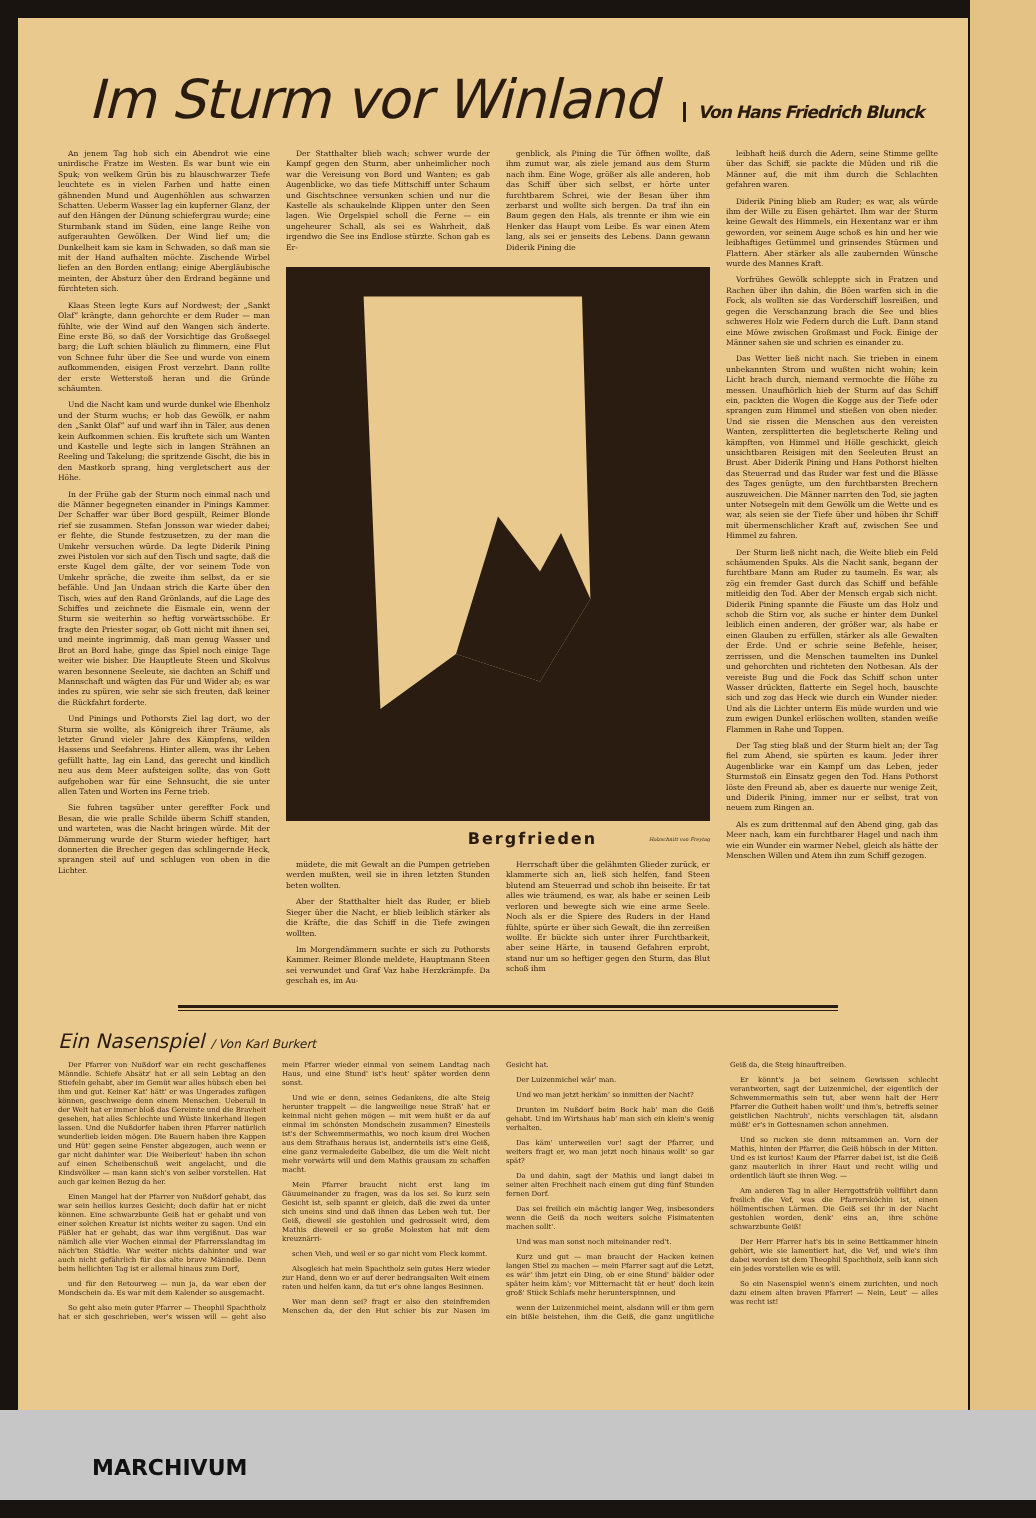Im Sturm vor Winland Von Hans Friedrich Blunck
An jenem Tag hob sich ein Abendrot wie eine unirdische Fratze im Westen. Es war bunt wie ein Spuk; von welkem Grün bis zu blauschwarzer Tiefe leuchtete es in vielen Farben und hatte einen gähnenden Mund und Augenhöhlen aus schwarzen Schatten. Ueberm Wasser lag ein kupferner Glanz, der auf den Hängen der Dünung schiefergrau wurde; eine Sturmbank stand im Süden, eine lange Reihe von aufgerauhten Gewölken. Der Wind lief um; die Dunkelheit kam sie kam in Schwaden, so daß man sie mit der Hand aufhalten möchte. Zischende Wirbel liefen an den Borden entlang; einige Abergläubische meinten, der Absturz über den Erdrand begänne und fürchteten sich.
Klaas Steen legte Kurs auf Nordwest; der „Sankt Olaf“ krängte, dann gehorchte er dem Ruder — man fühlte, wie der Wind auf den Wangen sich änderte. Eine erste Bö, so daß der Vorsichtige das Großsegel barg; die Luft schien bläulich zu flimmern, eine Flut von Schnee fuhr über die See und wurde von einem aufkommenden, eisigen Frost verzehrt. Dann rollte der erste Wetterstoß heran und die Gründe schäumten.
Und die Nacht kam und wurde dunkel wie Ebenholz und der Sturm wuchs; er hob das Gewölk, er nahm den „Sankt Olaf“ auf und warf ihn in Täler, aus denen kein Aufkommen schien. Eis kruftete sich um Wanten und Kastelle und legte sich in langen Strähnen an Reeling und Takelung; die spritzende Gischt, die bis in den Mastkorb sprang, hing vergletschert aus der Höhe.
In der Frühe gab der Sturm noch einmal nach und die Männer begegneten einander in Pinings Kammer. Der Schaffer war über Bord gespült, Reimer Blonde rief sie zusammen. Stefan Jonsson war wieder dabei; er flehte, die Stunde festzusetzen, zu der man die Umkehr versuchen würde. Da legte Diderik Pining zwei Pistolen vor sich auf den Tisch und sagte, daß die erste Kugel dem gälte, der vor seinem Tode von Umkehr spräche, die zweite ihm selbst, da er sie befähle. Und Jan Undaan strich die Karte über den Tisch, wies auf den Rand Grönlands, auf die Lage des Schiffes und zeichnete die Eismale ein, wenn der Sturm sie weiterhin so heftig vorwärtsschöbe. Er fragte den Priester sogar, ob Gott nicht mit ihnen sei, und meinte ingrimmig, daß man genug Wasser und Brot an Bord habe, ginge das Spiel noch einige Tage weiter wie bisher. Die Hauptleute Steen und Skolvus waren besonnene Seeleute, sie dachten an Schiff und Mannschaft und wägten das Für und Wider ab; es war indes zu spüren, wie sehr sie sich freuten, daß keiner die Rückfahrt forderte.
Und Pinings und Pothorsts Ziel lag dort, wo der Sturm sie wollte, als Königreich ihrer Träume, als letzter Grund vieler Jahre des Kämpfens, wilden Hassens und Seefahrens. Hinter allem, was ihr Leben gefüllt hatte, lag ein Land, das gerecht und kindlich neu aus dem Meer aufsteigen sollte, das von Gott aufgehoben war für eine Sehnsucht, die sie unter allen Taten und Worten ins Ferne trieb.
Sie fuhren tagsüber unter gereffter Fock und Besan, die wie pralle Schilde überm Schiff standen, und warteten, was die Nacht bringen würde. Mit der Dämmerung wurde der Sturm wieder heftiger, hart donnerten die Brecher gegen das schlingernde Heck, sprangen steil auf und schlugen von oben in die Lichter.
Der Statthalter blieb wach; schwer wurde der Kampf gegen den Sturm, aber unheimlicher noch war die Vereisung von Bord und Wanten; es gab Augenblicke, wo das tiefe Mittschiff unter Schaum und Gischtschnee versunken schien und nur die Kastelle als schaukelnde Klippen unter den Seen lagen. Wie Orgelspiel scholl die Ferne — ein ungeheurer Schall, als sei es Wahrheit, daß irgendwo die See ins Endlose stürzte. Schon gab es Er-
genblick, als Pining die Tür öffnen wollte, daß ihm zumut war, als ziele jemand aus dem Sturm nach ihm. Eine Woge, größer als alle anderen, hob das Schiff über sich selbst, er hörte unter furchtbarem Schrei, wie der Besan über ihm zerbarst und wollte sich bergen. Da traf ihn ein Baum gegen den Hals, als trennte er ihm wie ein Henker das Haupt vom Leibe. Es war einen Atem lang, als sei er jenseits des Lebens. Dann gewann Diderik Pining die
Bergfrieden Holzschnitt von Freytag
müdete, die mit Gewalt an die Pumpen getrieben werden mußten, weil sie in ihren letzten Stunden beten wollten.
Aber der Statthalter hielt das Ruder, er blieb Sieger über die Nacht, er blieb leiblich stärker als die Kräfte, die das Schiff in die Tiefe zwingen wollten.
Im Morgendämmern suchte er sich zu Pothorsts Kammer. Reimer Blonde meldete, Hauptmann Steen sei verwundet und Graf Vaz habe Herzkrämpfe. Da geschah es, im Au-
Herrschaft über die gelähmten Glieder zurück, er klammerte sich an, ließ sich helfen, fand Steen blutend am Steuerrad und schob ihn beiseite. Er tat alles wie träumend, es war, als habe er seinen Leib verloren und bewegte sich wie eine arme Seele. Noch als er die Spiere des Ruders in der Hand fühlte, spürte er über sich Gewalt, die ihn zerreißen wollte. Er bückte sich unter ihrer Furchtbarkeit, aber seine Härte, in tausend Gefahren erprobt, stand nur um so heftiger gegen den Sturm, das Blut schoß ihm
leibhaft heiß durch die Adern, seine Stimme gellte über das Schiff, sie packte die Müden und riß die Männer auf, die mit ihm durch die Schlachten gefahren waren.
Diderik Pining blieb am Ruder; es war, als würde ihm der Wille zu Eisen gehärtet. Ihm war der Sturm keine Gewalt des Himmels, ein Hexentanz war er ihm geworden, vor seinem Auge schoß es hin und her wie leibhaftiges Getümmel und grinsendes Stürmen und Flattern. Aber stärker als alle zaubernden Wünsche wurde des Mannes Kraft.
Vorfrühes Gewölk schleppte sich in Fratzen und Rachen über ihn dahin, die Böen warfen sich in die Fock, als wollten sie das Vorderschiff losreißen, und gegen die Verschanzung brach die See und blies schweres Holz wie Federn durch die Luft. Dann stand eine Möwe zwischen Großmast und Fock. Einige der Männer sahen sie und schrien es einander zu.
Das Wetter ließ nicht nach. Sie trieben in einem unbekannten Strom und wußten nicht wohin; kein Licht brach durch, niemand vermochte die Höhe zu messen. Unaufhörlich hieb der Sturm auf das Schiff ein, packten die Wogen die Kogge aus der Tiefe oder sprangen zum Himmel und stießen von oben nieder. Und sie rissen die Menschen aus den vereisten Wanten, zersplitterten die begletscherte Reling und kämpften, von Himmel und Hölle geschickt, gleich unsichtbaren Reisigen mit den Seeleuten Brust an Brust. Aber Diderik Pining und Hans Pothorst hielten das Steuerrad und das Ruder war fest und die Blässe des Tages genügte, um den furchtbarsten Brechern auszuweichen. Die Männer narrten den Tod, sie jagten unter Notsegeln mit dem Gewölk um die Wette und es war, als seien sie der Tiefe über und höben ihr Schiff mit übermenschlicher Kraft auf, zwischen See und Himmel zu fahren.
Der Sturm ließ nicht nach, die Weite blieb ein Feld schäumenden Spuks. Als die Nacht sank, begann der furchtbare Mann am Ruder zu taumeln. Es war, als zög ein fremder Gast durch das Schiff und befähle mitleidig den Tod. Aber der Mensch ergab sich nicht. Diderik Pining spannte die Fäuste um das Holz und schob die Stirn vor, als suche er hinter dem Dunkel leiblich einen anderen, der größer war, als habe er einen Glauben zu erfüllen, stärker als alle Gewalten der Erde. Und er schrie seine Befehle, heiser, zerrissen, und die Menschen taumelten ins Dunkel und gehorchten und richteten den Notbesan. Als der vereiste Bug und die Fock das Schiff schon unter Wasser drückten, flatterte ein Segel hoch, bauschte sich und zog das Heck wie durch ein Wunder nieder. Und als die Lichter unterm Eis müde wurden und wie zum ewigen Dunkel erlöschen wollten, standen weiße Flammen in Rahe und Toppen.
Der Tag stieg blaß und der Sturm hielt an; der Tag fiel zum Abend, sie spürten es kaum. Jeder ihrer Augenblicke war ein Kampf um das Leben, jeder Sturmstoß ein Einsatz gegen den Tod. Hans Pothorst löste den Freund ab, aber es dauerte nur wenige Zeit, und Diderik Pining, immer nur er selbst, trat von neuem zum Ringen an.
Als es zum drittenmal auf den Abend ging, gab das Meer nach, kam ein furchtbarer Hagel und nach ihm wie ein Wunder ein warmer Nebel, gleich als hätte der Menschen Willen und Atem ihn zum Schiff gezogen.
Ein Nasenspiel / Von Karl Burkert
Der Pfarrer von Nußdorf war ein recht geschaffenes Männdle. Schiefe Absätz' hat er all sein Lebtag an den Stiefeln gehabt, aber im Gemüt war alles hübsch eben bei ihm und gut. Keiner Kat' hätt' er was Ungerades zufügen können, geschweige denn einem Menschen. Ueberall in der Welt hat er immer bloß das Gereimte und die Bravheit gesehen, hat alles Schlechte und Wüste linkerhand liegen lassen. Und die Nußdorfer haben ihren Pfarrer natürlich wunderlieb leiden mögen. Die Bauern haben ihre Kappen und Hüt' gegen seine Fenster abgezogen, auch wenn er gar nicht dahinter war. Die Weiberleut' haben ihn schon auf einen Scheibenschuß weit angelacht, und die Kindsvölker — man kann sich's von selber vorstellen. Hat auch gar keinen Bezug da her.
Einen Mangel hat der Pfarrer von Nußdorf gehabt, das war sein heillos kurzes Gesicht; doch dafür hat er nicht können. Eine schwarzbunte Geiß hat er gehabt und von einer solchen Kreatur ist nichts weiter zu sagen. Und ein Päßler hat er gehabt, das war ihm vergißnut. Das war nämlich alle vier Wochen einmal der Pfarrersslandtag im näch'ten Städtle. War weiter nichts dahinter und war auch nicht gefährlich für das alte brave Männdle. Denn beim hellichten Tag ist er allemal hinaus zum Dorf,
und für den Retourweg — nun ja, da war eben der Mondschein da. Es war mit dem Kalender so ausgemacht.
So geht also mein guter Pfarrer — Theophil Spachtholz hat er sich geschrieben, wer's wissen will — geht also mein Pfarrer wieder einmal von seinem Landtag nach Haus, und eine Stund' ist's heut' später worden denn sonst.
Und wie er denn, seines Gedankens, die alte Steig herunter trappelt — die langweilige neue Straß' hat er keinmal nicht gehen mögen — mit wem hußt er da auf einmal im schönsten Mondschein zusammen? Einesteils ist's der Schwemmermathis, wo noch kaum drei Wochen aus dem Strafhaus heraus ist, andernteils ist's eine Geiß, eine ganz vermaledeite Gabelbez, die um die Welt nicht mehr vorwärts will und dem Mathis grausam zu schaffen macht.
Mein Pfarrer braucht nicht erst lang im Gäuumeinander zu fragen, was da los sei. So kurz sein Gesicht ist, selb spannt er gleich, daß die zwei da unter sich uneins sind und daß ihnen das Leben weh tut. Der Geiß, dieweil sie gestohlen und gedrosselt wird, dem Mathis dieweil er so große Molesten hat mit dem kreuznärri-
schen Vieh, und weil er so gar nicht vom Fleck kommt.
Alsogleich hat mein Spachtholz sein gutes Herz wieder zur Hand, denn wo er auf derer bedrangsalten Welt einem raten und helfen kann, da tut er's ohne langes Besinnen.
Wer man denn sei? fragt er also den steinfremden Menschen da, der den Hut schier bis zur Nasen im Gesicht hat.
Der Luizenmichel wär' man.
Und wo man jetzt herkäm' so inmitten der Nacht?
Drunten im Nußdorf beim Bock hab' man die Geiß gehabt. Und im Wirtshaus hab' man sich ein klein's wenig verhalten.
Das käm' unterweilen vor! sagt der Pfarrer, und weiters fragt er, wo man jetzt noch hinaus wollt' so gar spät?
Da und dahin, sagt der Mathis und langt dabei in seiner alten Frechheit nach einem gut ding fünf Stunden fernen Dorf.
Das sei freilich ein mächtig langer Weg, insbesonders wenn die Geiß da noch weiters solche Fisimatenten machen sollt'.
Und was man sonst noch miteinander red't.
Kurz und gut — man braucht der Hacken keinen langen Stiel zu machen — mein Pfarrer sagt auf die Letzt, es wär' ihm jetzt ein Ding, ob er eine Stund' bälder oder später heim käm'; vor Mitternacht tät er heut' doch kein groß' Stück Schlafs mehr herunterspinnen, und
wenn der Luizenmichel meint, alsdann will er ihm gern ein bißle beistehen, ihm die Geiß, die ganz ungütliche Geiß da, die Steig hinauftreiben.
Er könnt's ja bei seinem Gewissen schlecht verantworten, sagt der Luizenmichel, der eigentlich der Schwemmermathis sein tut, aber wenn halt der Herr Pfarrer die Gutheit haben wollt' und ihm's, betreffs seiner geistlichen Nachtruh', nichts verschlagen tät, alsdann müßt' er's in Gottesnamen schon annehmen.
Und so rucken sie denn mitsammen an. Vorn der Mathis, hinten der Pfarrer, die Geiß hübsch in der Mitten. Und es ist kurios! Kaum der Pfarrer dabei ist, ist die Geiß ganz mauterlich in ihrer Haut und recht willig und ordentlich läuft sie ihren Weg. —
Am anderen Tag in aller Herrgottsfrüh vollführt dann freilich die Vef, was die Pfarrersköchin ist, einen höllmentischen Lärmen. Die Geiß sei ihr in der Nacht gestohlen worden, denk' eins an, ihre schöne schwarzbunte Geiß!
Der Herr Pfarrer hat's bis in seine Bettkammer hinein gehört, wie sie lamentiert hat, die Vef, und wie's ihm dabei worden ist dem Theophil Spachtholz, selb kann sich ein jedes vorstellen wie es will.
So ein Nasenspiel wenn's einem zurichten, und noch dazu einem alten braven Pfarrer! — Nein, Leut' — alles was recht ist!
MARCHIVUM